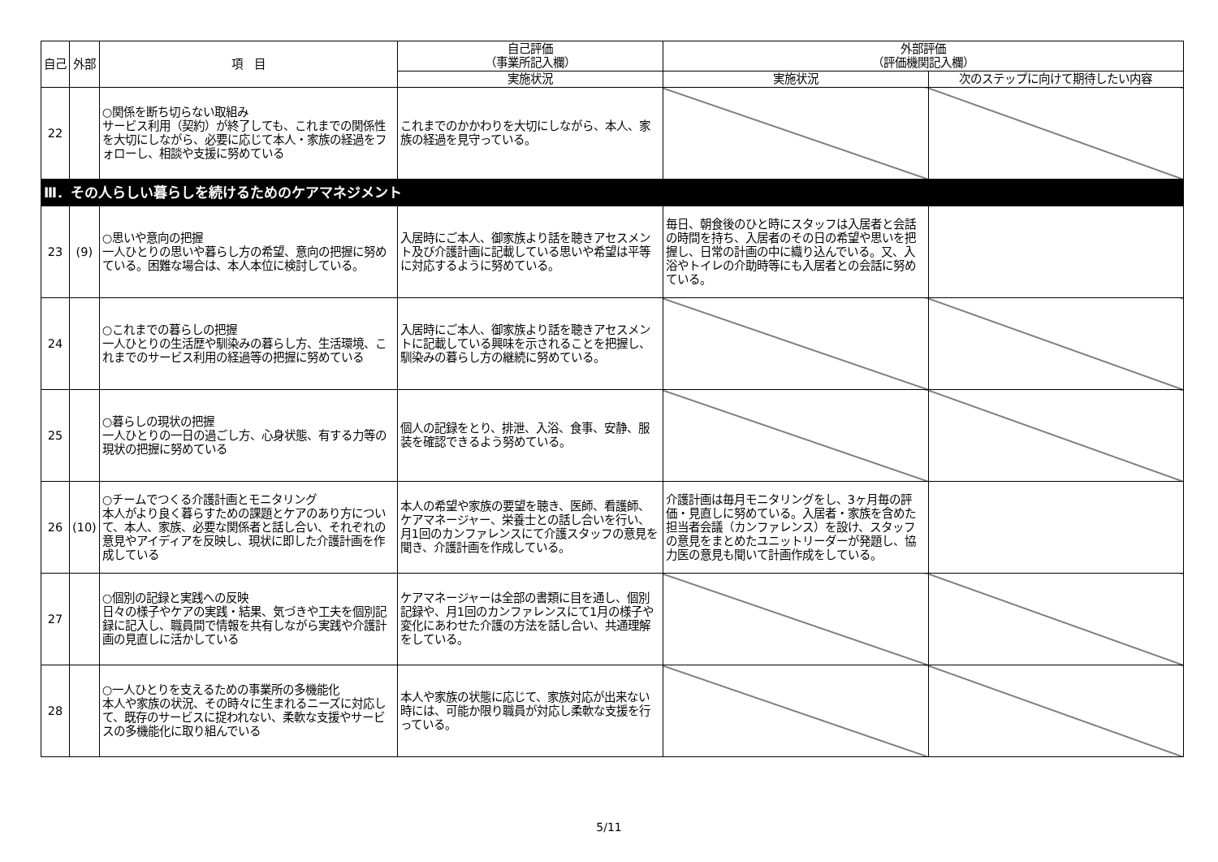| 自己 | 外部 | 項 目 | 自己評価 （事業所記入欄） | 外部評価 （評価機関記入欄） | |
| --- | --- | --- | --- | --- | --- |
| | | | 実施状況 | 実施状況 | 次のステップに向けて期待したい内容 |
| 22 | | ○関係を断ち切らない取組み サービス利用（契約）が終了しても、これまでの関係性を大切にしながら、必要に応じて本人・家族の経過をフォローし、相談や支援に努めている | これまでのかかわりを大切にしながら、本人、家族の経過を見守っている。 | | |
| Ⅲ．その人らしい暮らしを続けるためのケアマネジメント | | | | | |
| 23 | (9) | ○思いや意向の把握 一人ひとりの思いや暮らし方の希望、意向の把握に努めている。困難な場合は、本人本位に検討している。 | 入居時にご本人、御家族より話を聴きアセスメント及び介護計画に記載している思いや希望は平等に対応するように努めている。 | 毎日、朝食後のひと時にスタッフは入居者と会話の時間を持ち、入居者のその日の希望や思いを把握し、日常の計画の中に織り込んでいる。又、入浴やトイレの介助時等にも入居者との会話に努めている。 | |
| 24 | | ○これまでの暮らしの把握 一人ひとりの生活歴や馴染みの暮らし方、生活環境、これまでのサービス利用の経過等の把握に努めている | 入居時にご本人、御家族より話を聴きアセスメントに記載している興味を示されることを把握し、馴染みの暮らし方の継続に努めている。 | | |
| 25 | | ○暮らしの現状の把握 一人ひとりの一日の過ごし方、心身状態、有する力等の現状の把握に努めている | 個人の記録をとり、排泄、入浴、食事、安静、服装を確認できるよう努めている。 | | |
| 26 | (10) | ○チームでつくる介護計画とモニタリング 本人がより良く暮らすための課題とケアのあり方について、本人、家族、必要な関係者と話し合い、それぞれの意見やアイディアを反映し、現状に即した介護計画を作成している | 本人の希望や家族の要望を聴き、医師、看護師、ケアマネージャー、栄養士との話し合いを行い、月1回のカンファレンスにて介護スタッフの意見を聞き、介護計画を作成している。 | 介護計画は毎月モニタリングをし、3ヶ月毎の評価・見直しに努めている。入居者・家族を含めた担当者会議（カンファレンス）を設け、スタッフの意見をまとめたユニットリーダーが発題し、協力医の意見も聞いて計画作成をしている。 | |
| 27 | | ○個別の記録と実践への反映 日々の様子やケアの実践・結果、気づきや工夫を個別記録に記入し、職員間で情報を共有しながら実践や介護計画の見直しに活かしている | ケアマネージャーは全部の書類に目を通し、個別記録や、月1回のカンファレンスにて1月の様子や変化にあわせた介護の方法を話し合い、共通理解をしている。 | | |
| 28 | | ○一人ひとりを支えるための事業所の多機能化 本人や家族の状況、その時々に生まれるニーズに対応して、既存のサービスに捉われない、柔軟な支援やサービスの多機能化に取り組んでいる | 本人や家族の状態に応じて、家族対応が出来ない時には、可能か限り職員が対応し柔軟な支援を行っている。 | | |
5/11